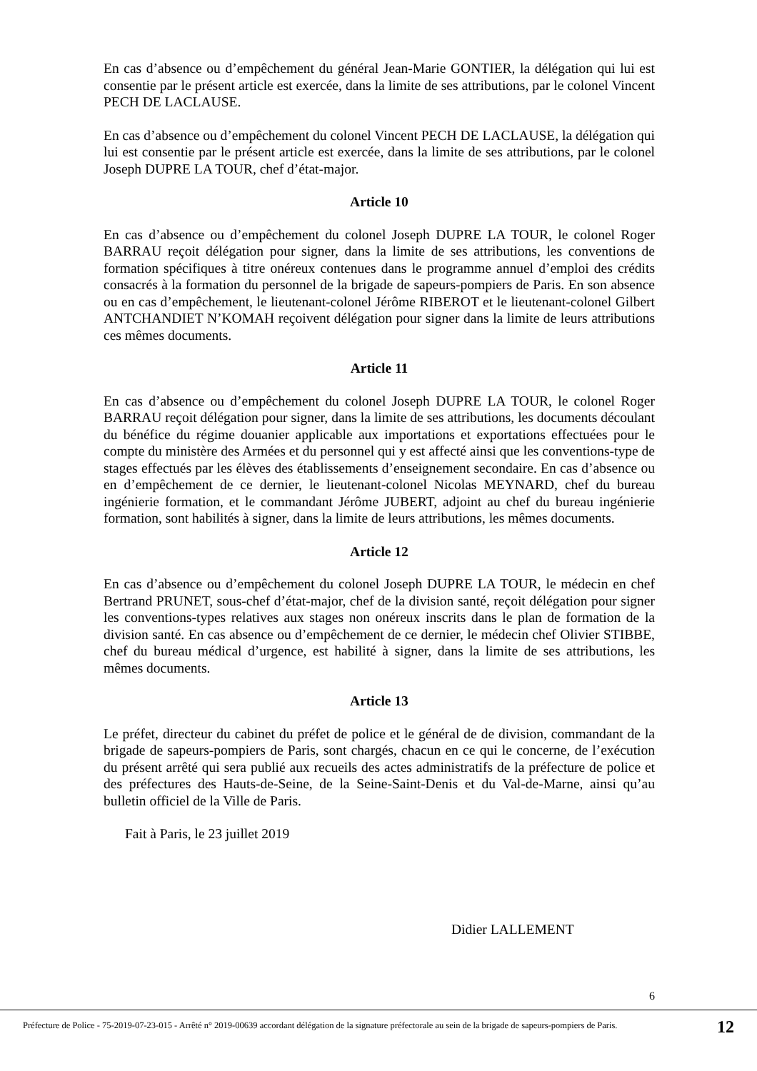En cas d’absence ou d’empêchement du général Jean-Marie GONTIER, la délégation qui lui est consentie par le présent article est exercée, dans la limite de ses attributions, par le colonel Vincent PECH DE LACLAUSE.
En cas d’absence ou d’empêchement du colonel Vincent PECH DE LACLAUSE, la délégation qui lui est consentie par le présent article est exercée, dans la limite de ses attributions, par le colonel Joseph DUPRE LA TOUR, chef d’état-major.
Article 10
En cas d’absence ou d’empêchement du colonel Joseph DUPRE LA TOUR, le colonel Roger BARRAU reçoit délégation pour signer, dans la limite de ses attributions, les conventions de formation spécifiques à titre onéreux contenues dans le programme annuel d’emploi des crédits consacrés à la formation du personnel de la brigade de sapeurs-pompiers de Paris. En son absence ou en cas d’empêchement, le lieutenant-colonel Jérôme RIBEROT et le lieutenant-colonel Gilbert ANTCHANDIET N’KOMAH reçoivent délégation pour signer dans la limite de leurs attributions ces mêmes documents.
Article 11
En cas d’absence ou d’empêchement du colonel Joseph DUPRE LA TOUR, le colonel Roger BARRAU reçoit délégation pour signer, dans la limite de ses attributions, les documents découlant du bénéfice du régime douanier applicable aux importations et exportations effectuées pour le compte du ministère des Armées et du personnel qui y est affecté ainsi que les conventions-type de stages effectués par les élèves des établissements d’enseignement secondaire. En cas d’absence ou en d’empêchement de ce dernier, le lieutenant-colonel Nicolas MEYNARD, chef du bureau ingénierie formation, et le commandant Jérôme JUBERT, adjoint au chef du bureau ingénierie formation, sont habilités à signer, dans la limite de leurs attributions, les mêmes documents.
Article 12
En cas d’absence ou d’empêchement du colonel Joseph DUPRE LA TOUR, le médecin en chef Bertrand PRUNET, sous-chef d’état-major, chef de la division santé, reçoit délégation pour signer les conventions-types relatives aux stages non onéreux inscrits dans le plan de formation de la division santé. En cas absence ou d’empêchement de ce dernier, le médecin chef Olivier STIBBE, chef du bureau médical d’urgence, est habilité à signer, dans la limite de ses attributions, les mêmes documents.
Article 13
Le préfet, directeur du cabinet du préfet de police et le général de de division, commandant de la brigade de sapeurs-pompiers de Paris, sont chargés, chacun en ce qui le concerne, de l’exécution du présent arrêté qui sera publié aux recueils des actes administratifs de la préfecture de police et des préfectures des Hauts-de-Seine, de la Seine-Saint-Denis et du Val-de-Marne, ainsi qu’au bulletin officiel de la Ville de Paris.
Fait à Paris, le 23 juillet 2019
Didier LALLEMENT
6
Préfecture de Police - 75-2019-07-23-015 - Arrêté n° 2019-00639 accordant délégation de la signature préfectorale au sein de la brigade de sapeurs-pompiers de Paris.
12